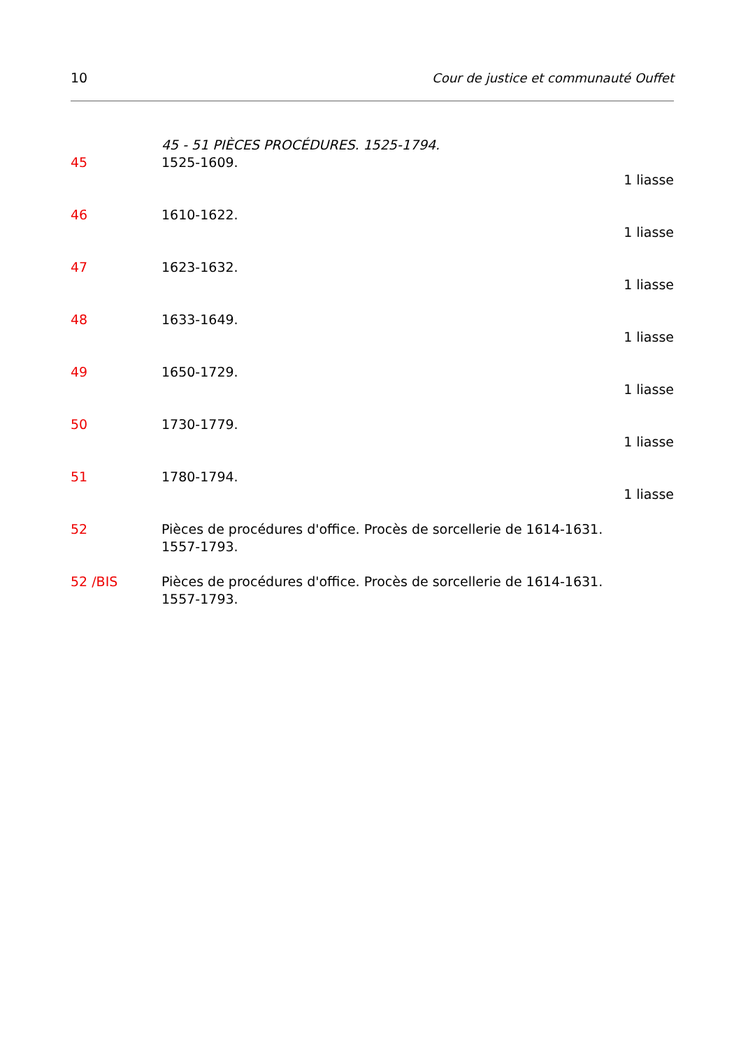10 Cour de justice et communauté Ouffet
45 - 51 PIÈCES PROCÉDURES. 1525-1794.
45 1525-1609.
1 liasse
46 1610-1622.
1 liasse
47 1623-1632.
1 liasse
48 1633-1649.
1 liasse
49 1650-1729.
1 liasse
50 1730-1779.
1 liasse
51 1780-1794.
1 liasse
52 Pièces de procédures d'office. Procès de sorcellerie de 1614-1631.
1557-1793.
52 /BIS Pièces de procédures d'office. Procès de sorcellerie de 1614-1631.
1557-1793.